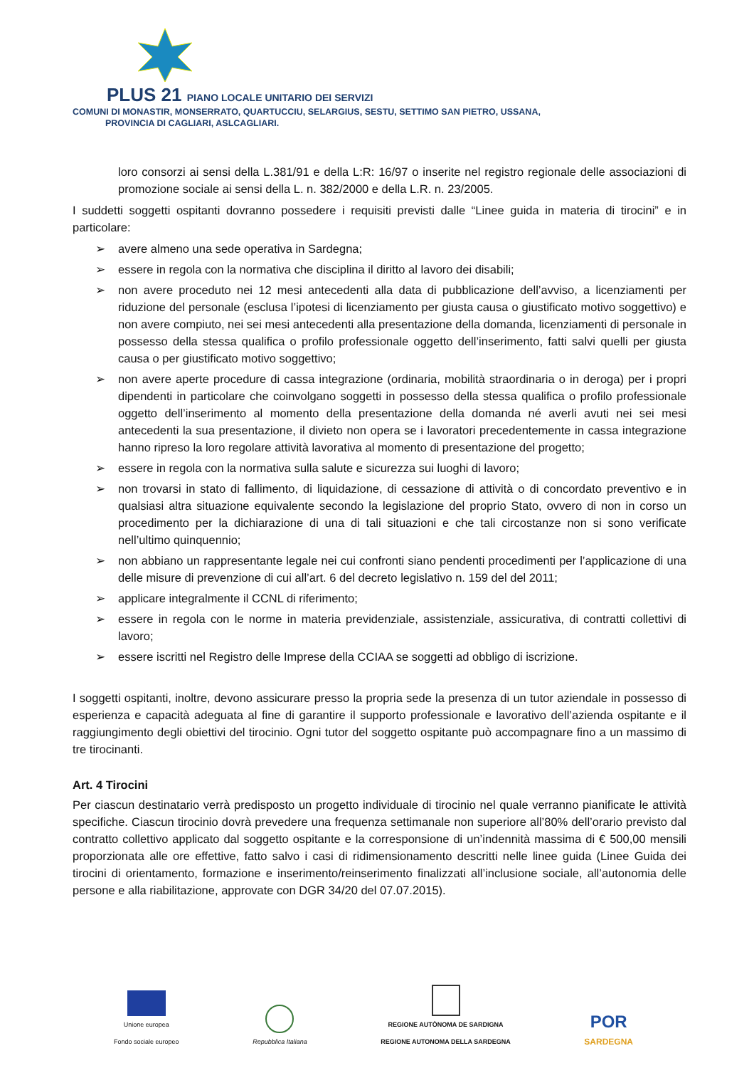PLUS 21 PIANO LOCALE UNITARIO DEI SERVIZI
COMUNI DI MONASTIR, MONSERRATO, QUARTUCCIU, SELARGIUS, SESTU, SETTIMO SAN PIETRO, USSANA,
PROVINCIA DI CAGLIARI, ASLCAGLIARI.
loro consorzi ai sensi della L.381/91 e della L:R: 16/97 o inserite nel registro regionale delle associazioni di promozione sociale ai sensi della L. n. 382/2000 e della L.R. n. 23/2005.
I suddetti soggetti ospitanti dovranno possedere i requisiti previsti dalle “Linee guida in materia di tirocini” e in particolare:
➢ avere almeno una sede operativa in Sardegna;
➢ essere in regola con la normativa che disciplina il diritto al lavoro dei disabili;
➢ non avere proceduto nei 12 mesi antecedenti alla data di pubblicazione dell’avviso, a licenziamenti per riduzione del personale (esclusa l’ipotesi di licenziamento per giusta causa o giustificato motivo soggettivo) e non avere compiuto, nei sei mesi antecedenti alla presentazione della domanda, licenziamenti di personale in possesso della stessa qualifica o profilo professionale oggetto dell’inserimento, fatti salvi quelli per giusta causa o per giustificato motivo soggettivo;
➢ non avere aperte procedure di cassa integrazione (ordinaria, mobilità straordinaria o in deroga) per i propri dipendenti in particolare che coinvolgano soggetti in possesso della stessa qualifica o profilo professionale oggetto dell’inserimento al momento della presentazione della domanda né averli avuti nei sei mesi antecedenti la sua presentazione, il divieto non opera se i lavoratori precedentemente in cassa integrazione hanno ripreso la loro regolare attività lavorativa al momento di presentazione del progetto;
➢ essere in regola con la normativa sulla salute e sicurezza sui luoghi di lavoro;
➢ non trovarsi in stato di fallimento, di liquidazione, di cessazione di attività o di concordato preventivo e in qualsiasi altra situazione equivalente secondo la legislazione del proprio Stato, ovvero di non in corso un procedimento per la dichiarazione di una di tali situazioni e che tali circostanze non si sono verificate nell’ultimo quinquennio;
➢ non abbiano un rappresentante legale nei cui confronti siano pendenti procedimenti per l’applicazione di una delle misure di prevenzione di cui all’art. 6 del decreto legislativo n. 159 del del 2011;
➢ applicare integralmente il CCNL di riferimento;
➢ essere in regola con le norme in materia previdenziale, assistenziale, assicurativa, di contratti collettivi di lavoro;
➢ essere iscritti nel Registro delle Imprese della CCIAA se soggetti ad obbligo di iscrizione.
I soggetti ospitanti, inoltre, devono assicurare presso la propria sede la presenza di un tutor aziendale in possesso di esperienza e capacità adeguata al fine di garantire il supporto professionale e lavorativo dell’azienda ospitante e il raggiungimento degli obiettivi del tirocinio. Ogni tutor del soggetto ospitante può accompagnare fino a un massimo di tre tirocinanti.
Art. 4 Tirocini
Per ciascun destinatario verrà predisposto un progetto individuale di tirocinio nel quale verranno pianificate le attività specifiche. Ciascun tirocinio dovrà prevedere una frequenza settimanale non superiore all’80% dell’orario previsto dal contratto collettivo applicato dal soggetto ospitante e la corresponsione di un’indennità massima di € 500,00 mensili proporzionata alle ore effettive, fatto salvo i casi di ridimensionamento descritti nelle linee guida (Linee Guida dei tirocini di orientamento, formazione e inserimento/reinserimento finalizzati all’inclusione sociale, all’autonomia delle persone e alla riabilitazione, approvate con DGR 34/20 del 07.07.2015).
Unione europea
Fondo sociale europeo
Repubblica Italiana
REGIONE AUTÒNOMA DE SARDIGNA
REGIONE AUTONOMA DELLA SARDEGNA
POR
SARDEGNA